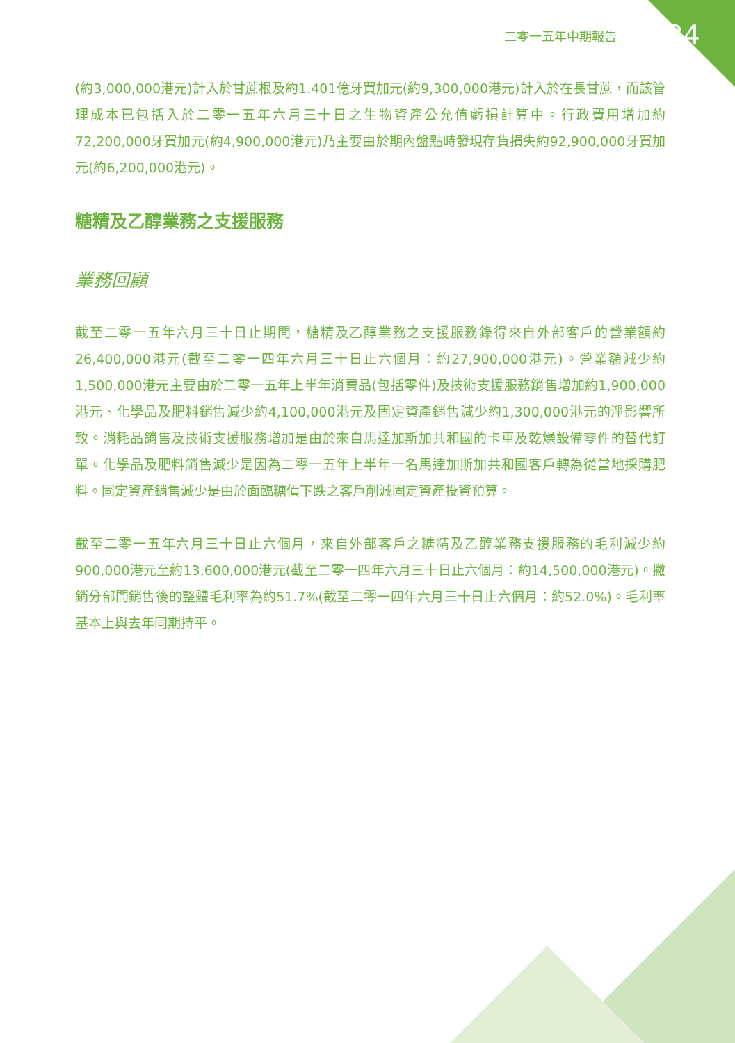二零一五年中期報告 24
(約3,000,000港元)計入於甘蔗根及約1.401億牙買加元(約9,300,000港元)計入於在長甘蔗，而該管理成本已包括入於二零一五年六月三十日之生物資產公允值虧損計算中。行政費用增加約72,200,000牙買加元(約4,900,000港元)乃主要由於期內盤點時發現存貨損失約92,900,000牙買加元(約6,200,000港元)。
糖精及乙醇業務之支援服務
業務回顧
截至二零一五年六月三十日止期間，糖精及乙醇業務之支援服務錄得來自外部客戶的營業額約26,400,000港元(截至二零一四年六月三十日止六個月：約27,900,000港元)。營業額減少約1,500,000港元主要由於二零一五年上半年消費品(包括零件)及技術支援服務銷售增加約1,900,000港元、化學品及肥料銷售減少約4,100,000港元及固定資產銷售減少約1,300,000港元的淨影響所致。消耗品銷售及技術支援服務增加是由於來自馬達加斯加共和國的卡車及乾燥設備零件的替代訂單。化學品及肥料銷售減少是因為二零一五年上半年一名馬達加斯加共和國客戶轉為從當地採購肥料。固定資產銷售減少是由於面臨糖價下跌之客戶削減固定資產投資預算。
截至二零一五年六月三十日止六個月，來自外部客戶之糖精及乙醇業務支援服務的毛利減少約900,000港元至約13,600,000港元(截至二零一四年六月三十日止六個月：約14,500,000港元)。撇銷分部間銷售後的整體毛利率為約51.7%(截至二零一四年六月三十日止六個月：約52.0%)。毛利率基本上與去年同期持平。